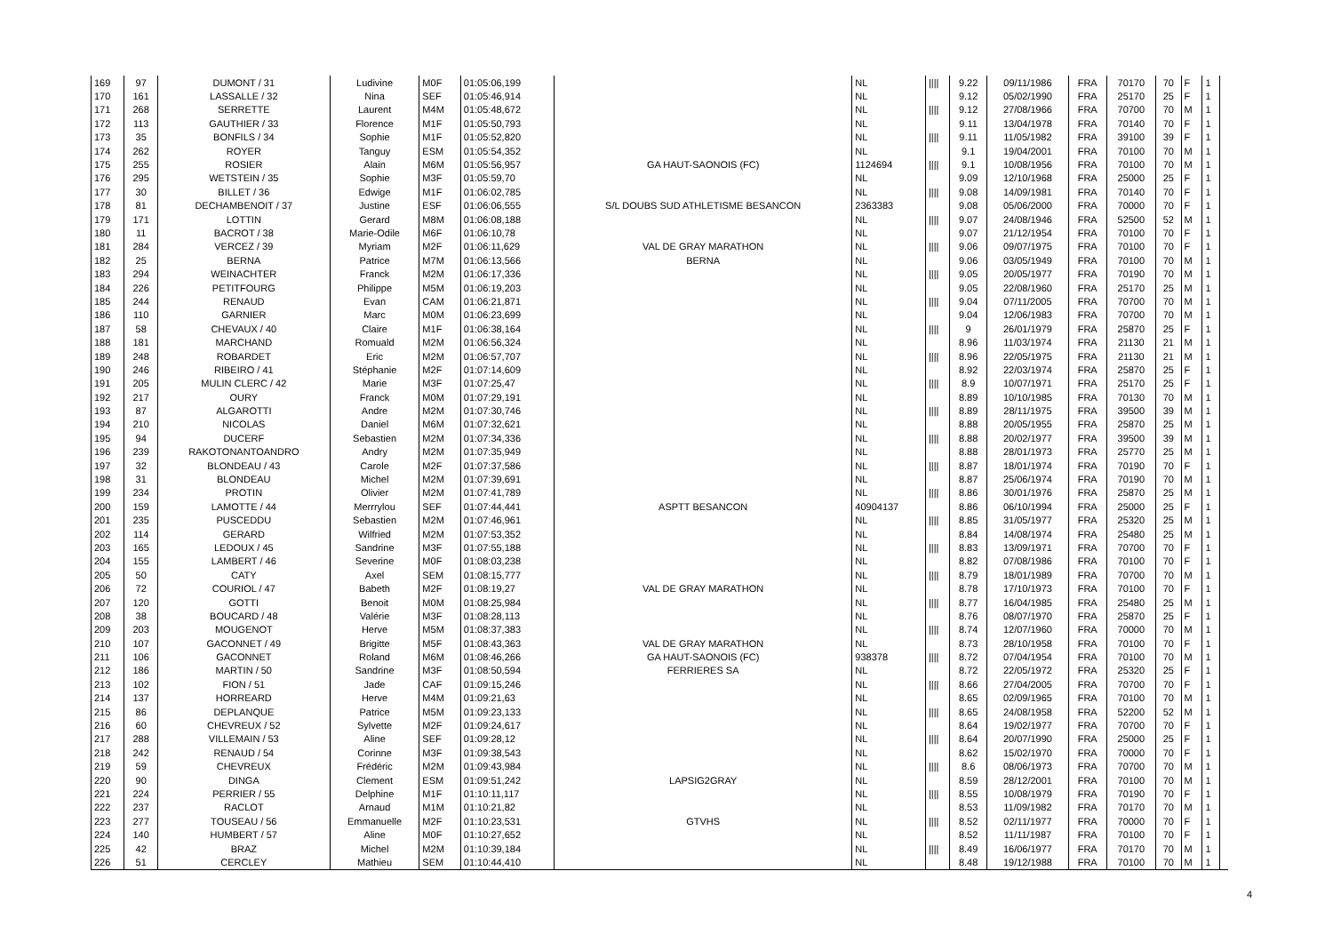| 169 | 97 | DUMONT / 31 | Ludivine | M0F | 01:05:06,199 | | NL | //// | 9.22 | 09/11/1986 | FRA | 70170 | 70 | F | 1 | |
| 170 | 161 | LASSALLE / 32 | Nina | SEF | 01:05:46,914 | | NL | | 9.12 | 05/02/1990 | FRA | 25170 | 25 | F | 1 | |
| 171 | 268 | SERRETTE | Laurent | M4M | 01:05:48,672 | | NL | //// | 9.12 | 27/08/1966 | FRA | 70700 | 70 | M | 1 | |
| 172 | 113 | GAUTHIER / 33 | Florence | M1F | 01:05:50,793 | | NL | | 9.11 | 13/04/1978 | FRA | 70140 | 70 | F | 1 | |
| 173 | 35 | BONFILS / 34 | Sophie | M1F | 01:05:52,820 | | NL | //// | 9.11 | 11/05/1982 | FRA | 39100 | 39 | F | 1 | |
| 174 | 262 | ROYER | Tanguy | ESM | 01:05:54,352 | | NL | | 9.1 | 19/04/2001 | FRA | 70100 | 70 | M | 1 | |
| 175 | 255 | ROSIER | Alain | M6M | 01:05:56,957 | GA HAUT-SAONOIS (FC) | 1124694 | //// | 9.1 | 10/08/1956 | FRA | 70100 | 70 | M | 1 | |
| 176 | 295 | WETSTEIN / 35 | Sophie | M3F | 01:05:59,70 | | NL | | 9.09 | 12/10/1968 | FRA | 25000 | 25 | F | 1 | |
| 177 | 30 | BILLET / 36 | Edwige | M1F | 01:06:02,785 | | NL | //// | 9.08 | 14/09/1981 | FRA | 70140 | 70 | F | 1 | |
| 178 | 81 | DECHAMBENOIT / 37 | Justine | ESF | 01:06:06,555 | S/L DOUBS SUD ATHLETISME BESANCON | 2363383 | | 9.08 | 05/06/2000 | FRA | 70000 | 70 | F | 1 | |
| 179 | 171 | LOTTIN | Gerard | M8M | 01:06:08,188 | | NL | //// | 9.07 | 24/08/1946 | FRA | 52500 | 52 | M | 1 | |
| 180 | 11 | BACROT / 38 | Marie-Odile | M6F | 01:06:10,78 | | NL | | 9.07 | 21/12/1954 | FRA | 70100 | 70 | F | 1 | |
| 181 | 284 | VERCEZ / 39 | Myriam | M2F | 01:06:11,629 | VAL DE GRAY MARATHON | NL | //// | 9.06 | 09/07/1975 | FRA | 70100 | 70 | F | 1 | |
| 182 | 25 | BERNA | Patrice | M7M | 01:06:13,566 | BERNA | NL | | 9.06 | 03/05/1949 | FRA | 70100 | 70 | M | 1 | |
| 183 | 294 | WEINACHTER | Franck | M2M | 01:06:17,336 | | NL | //// | 9.05 | 20/05/1977 | FRA | 70190 | 70 | M | 1 | |
| 184 | 226 | PETITFOURG | Philippe | M5M | 01:06:19,203 | | NL | | 9.05 | 22/08/1960 | FRA | 25170 | 25 | M | 1 | |
| 185 | 244 | RENAUD | Evan | CAM | 01:06:21,871 | | NL | //// | 9.04 | 07/11/2005 | FRA | 70700 | 70 | M | 1 | |
| 186 | 110 | GARNIER | Marc | M0M | 01:06:23,699 | | NL | | 9.04 | 12/06/1983 | FRA | 70700 | 70 | M | 1 | |
| 187 | 58 | CHEVAUX / 40 | Claire | M1F | 01:06:38,164 | | NL | //// | 9 | 26/01/1979 | FRA | 25870 | 25 | F | 1 | |
| 188 | 181 | MARCHAND | Romuald | M2M | 01:06:56,324 | | NL | | 8.96 | 11/03/1974 | FRA | 21130 | 21 | M | 1 | |
| 189 | 248 | ROBARDET | Eric | M2M | 01:06:57,707 | | NL | //// | 8.96 | 22/05/1975 | FRA | 21130 | 21 | M | 1 | |
| 190 | 246 | RIBEIRO / 41 | Stéphanie | M2F | 01:07:14,609 | | NL | | 8.92 | 22/03/1974 | FRA | 25870 | 25 | F | 1 | |
| 191 | 205 | MULIN CLERC / 42 | Marie | M3F | 01:07:25,47 | | NL | //// | 8.9 | 10/07/1971 | FRA | 25170 | 25 | F | 1 | |
| 192 | 217 | OURY | Franck | M0M | 01:07:29,191 | | NL | | 8.89 | 10/10/1985 | FRA | 70130 | 70 | M | 1 | |
| 193 | 87 | ALGAROTTI | Andre | M2M | 01:07:30,746 | | NL | //// | 8.89 | 28/11/1975 | FRA | 39500 | 39 | M | 1 | |
| 194 | 210 | NICOLAS | Daniel | M6M | 01:07:32,621 | | NL | | 8.88 | 20/05/1955 | FRA | 25870 | 25 | M | 1 | |
| 195 | 94 | DUCERF | Sebastien | M2M | 01:07:34,336 | | NL | //// | 8.88 | 20/02/1977 | FRA | 39500 | 39 | M | 1 | |
| 196 | 239 | RAKOTONANTOANDRO | Andry | M2M | 01:07:35,949 | | NL | | 8.88 | 28/01/1973 | FRA | 25770 | 25 | M | 1 | |
| 197 | 32 | BLONDEAU / 43 | Carole | M2F | 01:07:37,586 | | NL | //// | 8.87 | 18/01/1974 | FRA | 70190 | 70 | F | 1 | |
| 198 | 31 | BLONDEAU | Michel | M2M | 01:07:39,691 | | NL | | 8.87 | 25/06/1974 | FRA | 70190 | 70 | M | 1 | |
| 199 | 234 | PROTIN | Olivier | M2M | 01:07:41,789 | | NL | //// | 8.86 | 30/01/1976 | FRA | 25870 | 25 | M | 1 | |
| 200 | 159 | LAMOTTE / 44 | Merrrylou | SEF | 01:07:44,441 | ASPTT BESANCON | 40904137 | | 8.86 | 06/10/1994 | FRA | 25000 | 25 | F | 1 | |
| 201 | 235 | PUSCEDDU | Sebastien | M2M | 01:07:46,961 | | NL | //// | 8.85 | 31/05/1977 | FRA | 25320 | 25 | M | 1 | |
| 202 | 114 | GERARD | Wilfried | M2M | 01:07:53,352 | | NL | | 8.84 | 14/08/1974 | FRA | 25480 | 25 | M | 1 | |
| 203 | 165 | LEDOUX / 45 | Sandrine | M3F | 01:07:55,188 | | NL | //// | 8.83 | 13/09/1971 | FRA | 70700 | 70 | F | 1 | |
| 204 | 155 | LAMBERT / 46 | Severine | M0F | 01:08:03,238 | | NL | | 8.82 | 07/08/1986 | FRA | 70100 | 70 | F | 1 | |
| 205 | 50 | CATY | Axel | SEM | 01:08:15,777 | | NL | //// | 8.79 | 18/01/1989 | FRA | 70700 | 70 | M | 1 | |
| 206 | 72 | COURIOL / 47 | Babeth | M2F | 01:08:19,27 | VAL DE GRAY MARATHON | NL | | 8.78 | 17/10/1973 | FRA | 70100 | 70 | F | 1 | |
| 207 | 120 | GOTTI | Benoit | M0M | 01:08:25,984 | | NL | //// | 8.77 | 16/04/1985 | FRA | 25480 | 25 | M | 1 | |
| 208 | 38 | BOUCARD / 48 | Valérie | M3F | 01:08:28,113 | | NL | | 8.76 | 08/07/1970 | FRA | 25870 | 25 | F | 1 | |
| 209 | 203 | MOUGENOT | Herve | M5M | 01:08:37,383 | | NL | //// | 8.74 | 12/07/1960 | FRA | 70000 | 70 | M | 1 | |
| 210 | 107 | GACONNET / 49 | Brigitte | M5F | 01:08:43,363 | VAL DE GRAY MARATHON | NL | | 8.73 | 28/10/1958 | FRA | 70100 | 70 | F | 1 | |
| 211 | 106 | GACONNET | Roland | M6M | 01:08:46,266 | GA HAUT-SAONOIS (FC) | 938378 | //// | 8.72 | 07/04/1954 | FRA | 70100 | 70 | M | 1 | |
| 212 | 186 | MARTIN / 50 | Sandrine | M3F | 01:08:50,594 | FERRIERES SA | NL | | 8.72 | 22/05/1972 | FRA | 25320 | 25 | F | 1 | |
| 213 | 102 | FION / 51 | Jade | CAF | 01:09:15,246 | | NL | //// | 8.66 | 27/04/2005 | FRA | 70700 | 70 | F | 1 | |
| 214 | 137 | HORREARD | Herve | M4M | 01:09:21,63 | | NL | | 8.65 | 02/09/1965 | FRA | 70100 | 70 | M | 1 | |
| 215 | 86 | DEPLANQUE | Patrice | M5M | 01:09:23,133 | | NL | //// | 8.65 | 24/08/1958 | FRA | 52200 | 52 | M | 1 | |
| 216 | 60 | CHEVREUX / 52 | Sylvette | M2F | 01:09:24,617 | | NL | | 8.64 | 19/02/1977 | FRA | 70700 | 70 | F | 1 | |
| 217 | 288 | VILLEMAIN / 53 | Aline | SEF | 01:09:28,12 | | NL | //// | 8.64 | 20/07/1990 | FRA | 25000 | 25 | F | 1 | |
| 218 | 242 | RENAUD / 54 | Corinne | M3F | 01:09:38,543 | | NL | | 8.62 | 15/02/1970 | FRA | 70000 | 70 | F | 1 | |
| 219 | 59 | CHEVREUX | Frédéric | M2M | 01:09:43,984 | | NL | //// | 8.6 | 08/06/1973 | FRA | 70700 | 70 | M | 1 | |
| 220 | 90 | DINGA | Clement | ESM | 01:09:51,242 | LAPSIG2GRAY | NL | | 8.59 | 28/12/2001 | FRA | 70100 | 70 | M | 1 | |
| 221 | 224 | PERRIER / 55 | Delphine | M1F | 01:10:11,117 | | NL | //// | 8.55 | 10/08/1979 | FRA | 70190 | 70 | F | 1 | |
| 222 | 237 | RACLOT | Arnaud | M1M | 01:10:21,82 | | NL | | 8.53 | 11/09/1982 | FRA | 70170 | 70 | M | 1 | |
| 223 | 277 | TOUSEAU / 56 | Emmanuelle | M2F | 01:10:23,531 | GTVHS | NL | //// | 8.52 | 02/11/1977 | FRA | 70000 | 70 | F | 1 | |
| 224 | 140 | HUMBERT / 57 | Aline | M0F | 01:10:27,652 | | NL | | 8.52 | 11/11/1987 | FRA | 70100 | 70 | F | 1 | |
| 225 | 42 | BRAZ | Michel | M2M | 01:10:39,184 | | NL | //// | 8.49 | 16/06/1977 | FRA | 70170 | 70 | M | 1 | |
| 226 | 51 | CERCLEY | Mathieu | SEM | 01:10:44,410 | | NL | | 8.48 | 19/12/1988 | FRA | 70100 | 70 | M | 1 | |
4